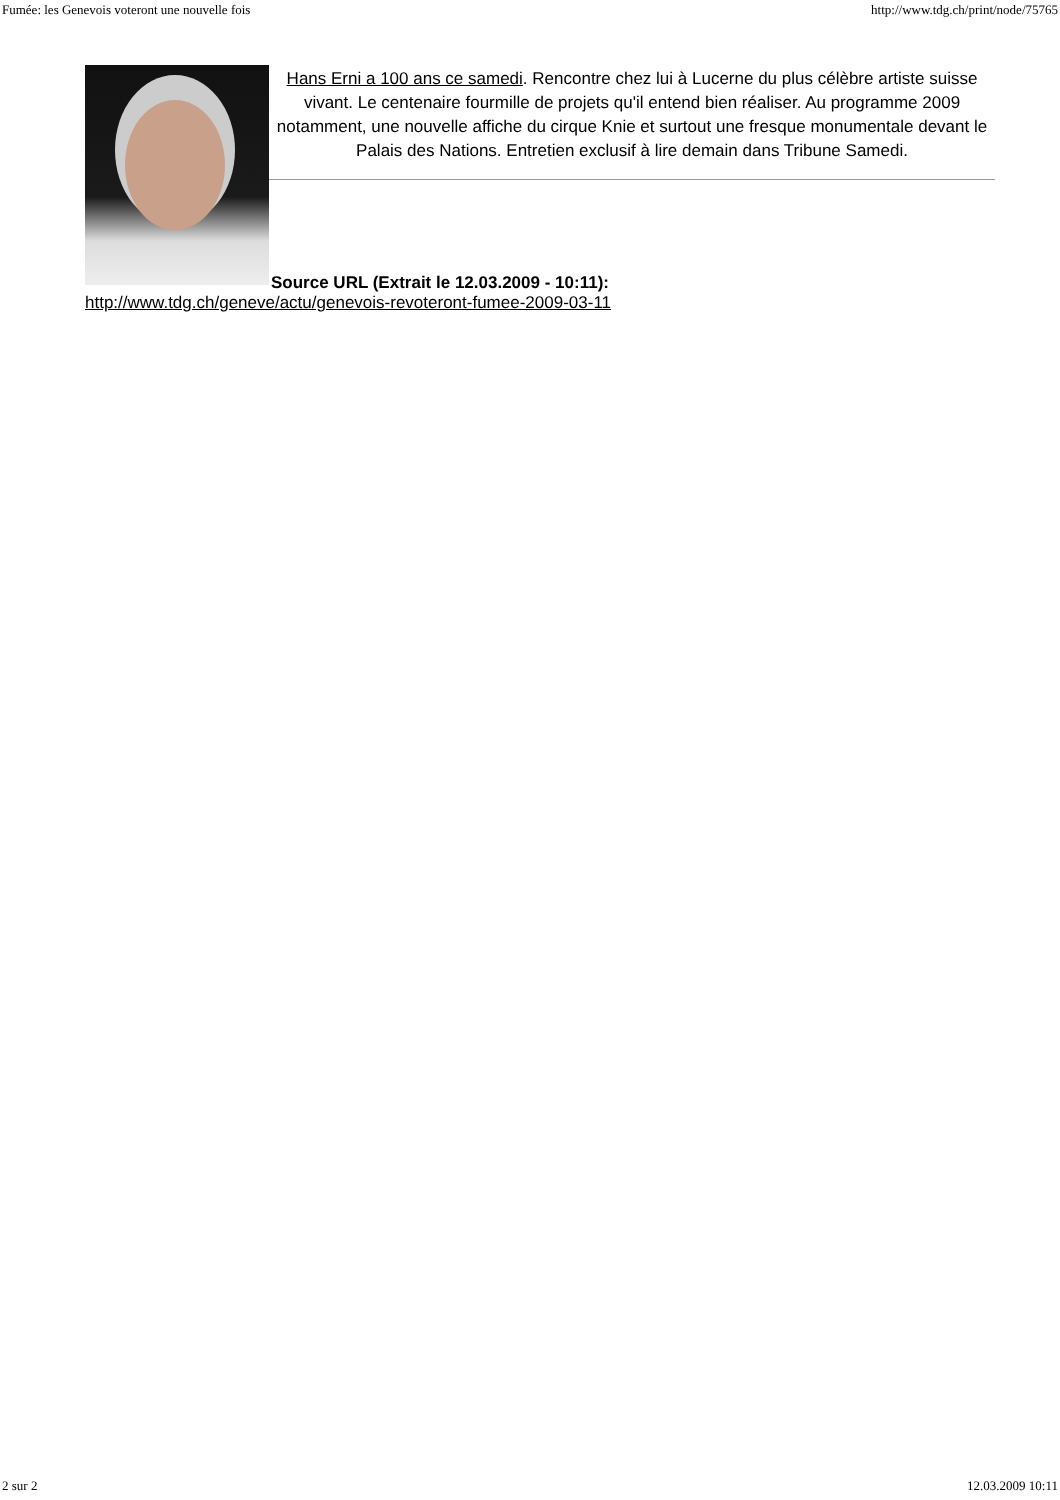Fumée: les Genevois voteront une nouvelle fois http://www.tdg.ch/print/node/75765
Hans Erni a 100 ans ce samedi. Rencontre chez lui à Lucerne du plus célèbre artiste suisse vivant. Le centenaire fourmille de projets qu'il entend bien réaliser. Au programme 2009 notamment, une nouvelle affiche du cirque Knie et surtout une fresque monumentale devant le Palais des Nations. Entretien exclusif à lire demain dans Tribune Samedi.
Source URL (Extrait le 12.03.2009 - 10:11):
http://www.tdg.ch/geneve/actu/genevois-revoteront-fumee-2009-03-11
2 sur 2 12.03.2009 10:11